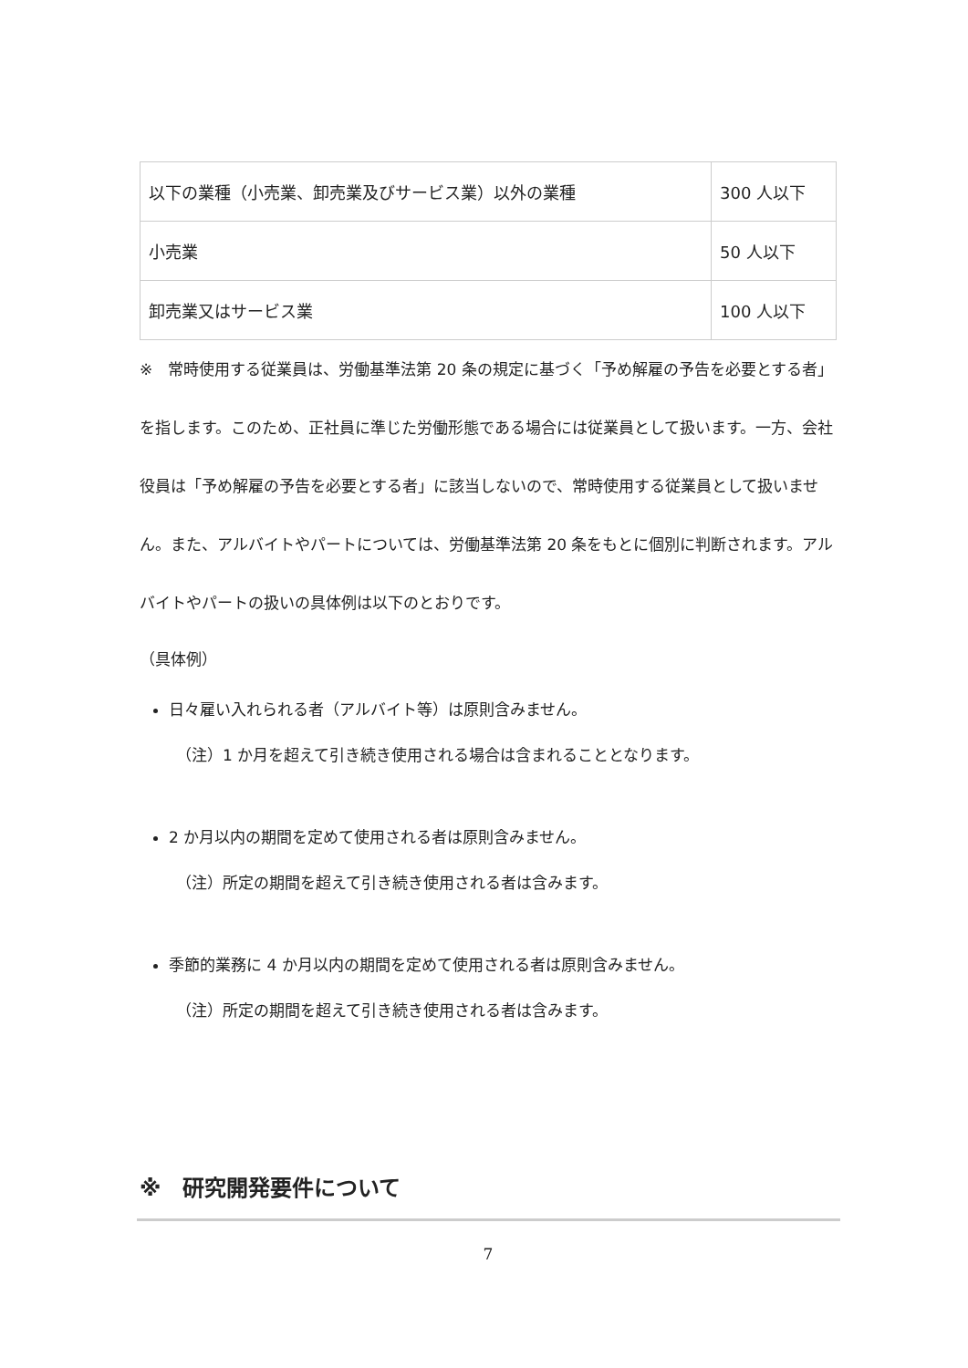| 以下の業種（小売業、卸売業及びサービス業）以外の業種 | 300 人以下 |
| 小売業 | 50 人以下 |
| 卸売業又はサービス業 | 100 人以下 |
※　常時使用する従業員は、労働基準法第 20 条の規定に基づく「予め解雇の予告を必要とする者」を指します。このため、正社員に準じた労働形態である場合には従業員として扱います。一方、会社役員は「予め解雇の予告を必要とする者」に該当しないので、常時使用する従業員として扱いません。また、アルバイトやパートについては、労働基準法第 20 条をもとに個別に判断されます。アルバイトやパートの扱いの具体例は以下のとおりです。
（具体例）
日々雇い入れられる者（アルバイト等）は原則含みません。
（注）1 か月を超えて引き続き使用される場合は含まれることとなります。
2 か月以内の期間を定めて使用される者は原則含みません。
（注）所定の期間を超えて引き続き使用される者は含みます。
季節的業務に 4 か月以内の期間を定めて使用される者は原則含みません。
（注）所定の期間を超えて引き続き使用される者は含みます。
※　研究開発要件について
7